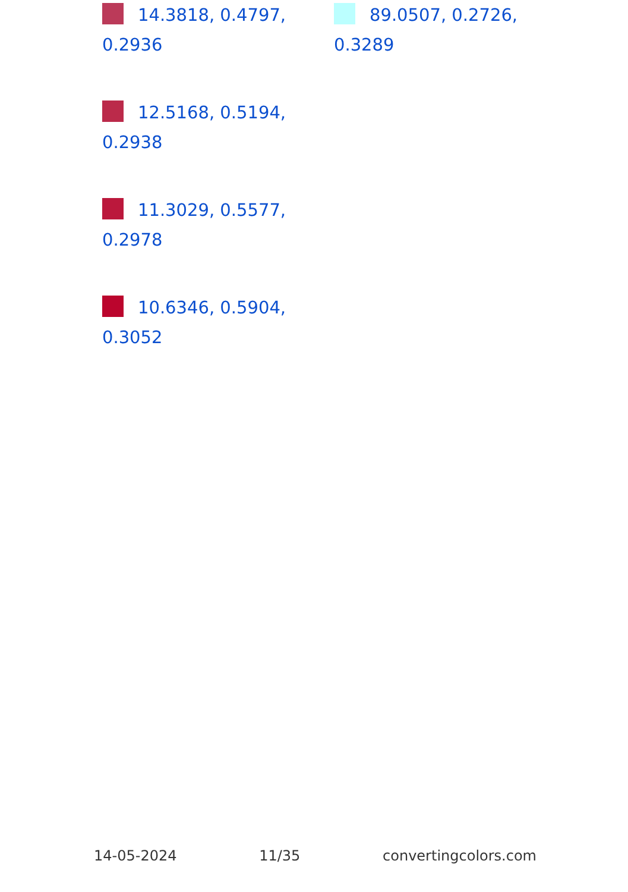14.3818, 0.4797,
0.2936
89.0507, 0.2726,
0.3289
12.5168, 0.5194,
0.2938
11.3029, 0.5577,
0.2978
10.6346, 0.5904,
0.3052
14-05-2024 11/35 convertingcolors.com